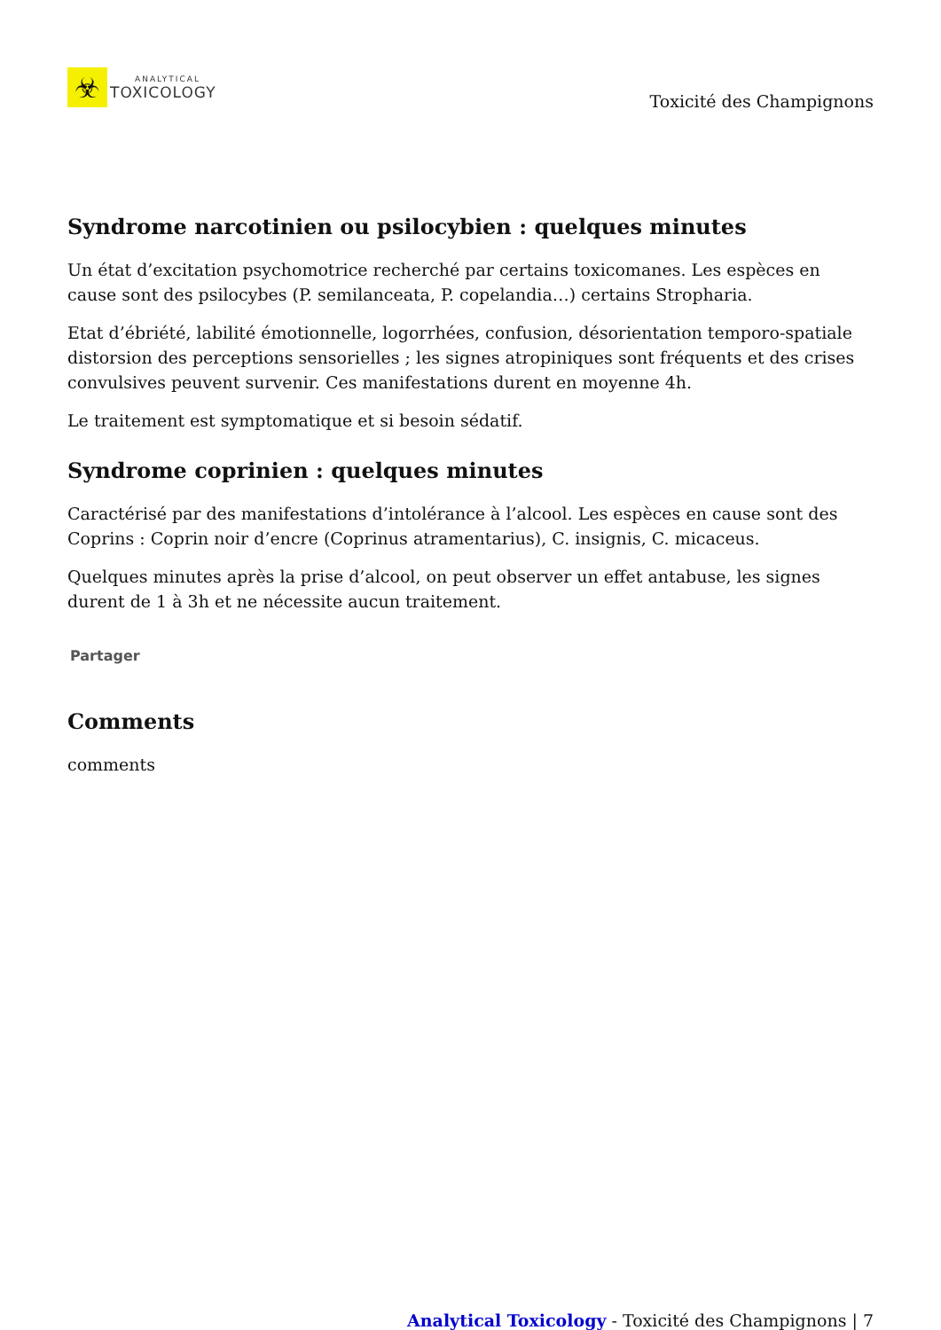☣
ANALYTICAL
TOXICOLOGY
Toxicité des Champignons
Syndrome narcotinien ou psilocybien : quelques minutes
Un état d’excitation psychomotrice recherché par certains toxicomanes. Les espèces en cause sont des psilocybes (P. semilanceata, P. copelandia…) certains Stropharia.
Etat d’ébriété, labilité émotionnelle, logorrhées, confusion, désorientation temporo-spatiale distorsion des perceptions sensorielles ; les signes atropiniques sont fréquents et des crises convulsives peuvent survenir. Ces manifestations durent en moyenne 4h.
Le traitement est symptomatique et si besoin sédatif.
Syndrome coprinien : quelques minutes
Caractérisé par des manifestations d’intolérance à l’alcool. Les espèces en cause sont des Coprins : Coprin noir d’encre (Coprinus atramentarius), C. insignis, C. micaceus.
Quelques minutes après la prise d’alcool, on peut observer un effet antabuse, les signes durent de 1 à 3h et ne nécessite aucun traitement.
Partager
Comments
comments
Analytical Toxicology - Toxicité des Champignons | 7